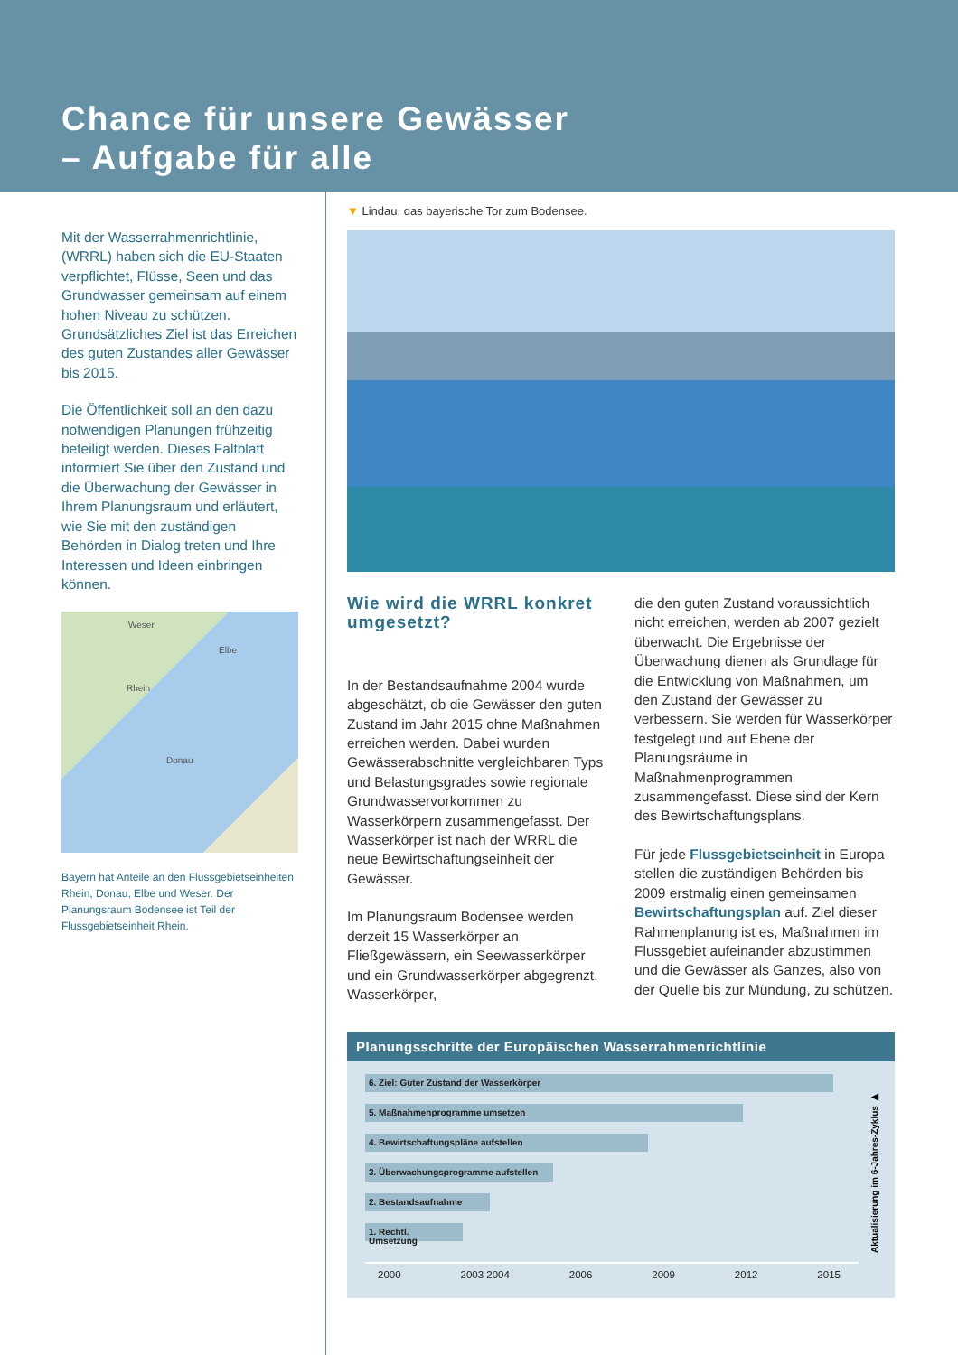Chance für unsere Gewässer
– Aufgabe für alle
Mit der Wasserrahmenrichtlinie, (WRRL) haben sich die EU-Staaten verpflichtet, Flüsse, Seen und das Grundwasser gemeinsam auf einem hohen Niveau zu schützen. Grundsätzliches Ziel ist das Erreichen des guten Zustandes aller Gewässer bis 2015.
Die Öffentlichkeit soll an den dazu notwendigen Planungen frühzeitig beteiligt werden. Dieses Faltblatt informiert Sie über den Zustand und die Überwachung der Gewässer in Ihrem Planungsraum und erläutert, wie Sie mit den zuständigen Behörden in Dialog treten und Ihre Interessen und Ideen einbringen können.
Weser
Elbe
Rhein
Donau
Bayern hat Anteile an den Flussgebietseinheiten Rhein, Donau, Elbe und Weser. Der Planungsraum Bodensee ist Teil der Flussgebietseinheit Rhein.
▼ Lindau, das bayerische Tor zum Bodensee.
Wie wird die WRRL konkret umgesetzt?
In der Bestandsaufnahme 2004 wurde abgeschätzt, ob die Gewässer den guten Zustand im Jahr 2015 ohne Maßnahmen erreichen werden. Dabei wurden Gewässerabschnitte vergleichbaren Typs und Belastungsgrades sowie regionale Grundwasservorkommen zu Wasserkörpern zusammengefasst. Der Wasserkörper ist nach der WRRL die neue Bewirtschaftungseinheit der Gewässer.
Im Planungsraum Bodensee werden derzeit 15 Wasserkörper an Fließgewässern, ein Seewasserkörper und ein Grundwasserkörper abgegrenzt. Wasserkörper,
die den guten Zustand voraussichtlich nicht erreichen, werden ab 2007 gezielt überwacht. Die Ergebnisse der Überwachung dienen als Grundlage für die Entwicklung von Maßnahmen, um den Zustand der Gewässer zu verbessern. Sie werden für Wasserkörper festgelegt und auf Ebene der Planungsräume in Maßnahmenprogrammen zusammengefasst. Diese sind der Kern des Bewirtschaftungsplans.
Für jede Flussgebietseinheit in Europa stellen die zuständigen Behörden bis 2009 erstmalig einen gemeinsamen Bewirtschaftungsplan auf. Ziel dieser Rahmenplanung ist es, Maßnahmen im Flussgebiet aufeinander abzustimmen und die Gewässer als Ganzes, also von der Quelle bis zur Mündung, zu schützen.
Planungsschritte der Europäischen Wasserrahmenrichtlinie
6. Ziel: Guter Zustand der Wasserkörper
5. Maßnahmenprogramme umsetzen
4. Bewirtschaftungspläne aufstellen
3. Überwachungsprogramme aufstellen
2. Bestandsaufnahme
1. Rechtl. Umsetzung
Aktualisierung im 6-Jahres-Zyklus ▶
2000 2003 2004 2006 2009 2012 2015